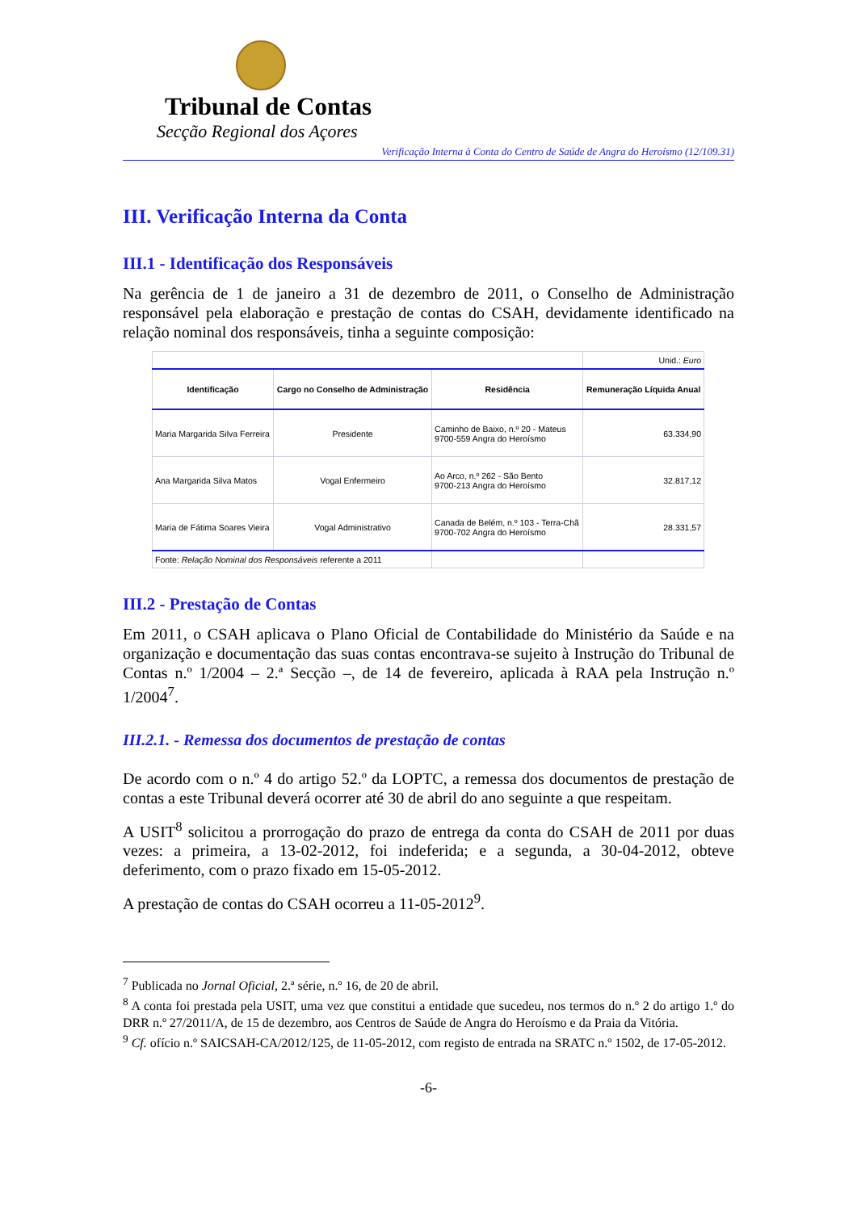Tribunal de Contas
Secção Regional dos Açores
Verificação Interna à Conta do Centro de Saúde de Angra do Heroísmo (12/109.31)
III. Verificação Interna da Conta
III.1 - Identificação dos Responsáveis
Na gerência de 1 de janeiro a 31 de dezembro de 2011, o Conselho de Administração responsável pela elaboração e prestação de contas do CSAH, devidamente identificado na relação nominal dos responsáveis, tinha a seguinte composição:
| | | | Unid.: Euro |
| Identificação | Cargo no Conselho de Administração | Residência | Remuneração Líquida Anual |
| Maria Margarida Silva Ferreira | Presidente | Caminho de Baixo, n.º 20 - Mateus 9700-559 Angra do Heroísmo | 63.334,90 |
| Ana Margarida Silva Matos | Vogal Enfermeiro | Ao Arco, n.º 262 - São Bento 9700-213 Angra do Heroísmo | 32.817,12 |
| Maria de Fátima Soares Vieira | Vogal Administrativo | Canada de Belém, n.º 103 - Terra-Chã 9700-702 Angra do Heroísmo | 28.331,57 |
| Fonte: Relação Nominal dos Responsáveis referente a 2011 | | | |
III.2 - Prestação de Contas
Em 2011, o CSAH aplicava o Plano Oficial de Contabilidade do Ministério da Saúde e na organização e documentação das suas contas encontrava-se sujeito à Instrução do Tribunal de Contas n.º 1/2004 – 2.ª Secção –, de 14 de fevereiro, aplicada à RAA pela Instrução n.º 1/2004<sup>7</sup>.
III.2.1. - Remessa dos documentos de prestação de contas
De acordo com o n.º 4 do artigo 52.º da LOPTC, a remessa dos documentos de prestação de contas a este Tribunal deverá ocorrer até 30 de abril do ano seguinte a que respeitam.
A USIT<sup>8</sup> solicitou a prorrogação do prazo de entrega da conta do CSAH de 2011 por duas vezes: a primeira, a 13-02-2012, foi indeferida; e a segunda, a 30-04-2012, obteve deferimento, com o prazo fixado em 15-05-2012.
A prestação de contas do CSAH ocorreu a 11-05-2012<sup>9</sup>.
<sup>7</sup> Publicada no Jornal Oficial, 2.ª série, n.º 16, de 20 de abril.
<sup>8</sup> A conta foi prestada pela USIT, uma vez que constitui a entidade que sucedeu, nos termos do n.º 2 do artigo 1.º do DRR n.º 27/2011/A, de 15 de dezembro, aos Centros de Saúde de Angra do Heroísmo e da Praia da Vitória.
<sup>9</sup> Cf. ofício n.º SAICSAH-CA/2012/125, de 11-05-2012, com registo de entrada na SRATC n.º 1502, de 17-05-2012.
-6-